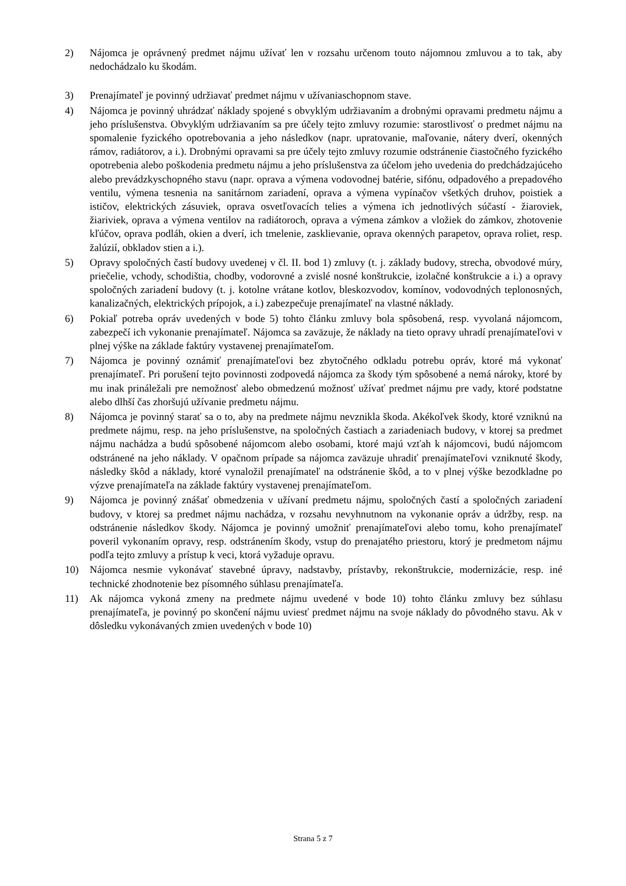2) Nájomca je oprávnený predmet nájmu užívať len v rozsahu určenom touto nájomnou zmluvou a to tak, aby nedochádzalo ku škodám.
3) Prenajímateľ je povinný udržiavať predmet nájmu v užívaniaschopnom stave.
4) Nájomca je povinný uhrádzať náklady spojené s obvyklým udržiavaním a drobnými opravami predmetu nájmu a jeho príslušenstva. Obvyklým udržiavaním sa pre účely tejto zmluvy rozumie: starostlivosť o predmet nájmu na spomalenie fyzického opotrebovania a jeho následkov (napr. upratovanie, maľovanie, nátery dverí, okenných rámov, radiátorov, a i.). Drobnými opravami sa pre účely tejto zmluvy rozumie odstránenie čiastočného fyzického opotrebenia alebo poškodenia predmetu nájmu a jeho príslušenstva za účelom jeho uvedenia do predchádzajúceho alebo prevádzkyschopného stavu (napr. oprava a výmena vodovodnej batérie, sifónu, odpadového a prepadového ventilu, výmena tesnenia na sanitárnom zariadení, oprava a výmena vypínačov všetkých druhov, poistiek a ističov, elektrických zásuviek, oprava osvetľovacích telies a výmena ich jednotlivých súčastí - žiaroviek, žiariviek, oprava a výmena ventilov na radiátoroch, oprava a výmena zámkov a vložiek do zámkov, zhotovenie kľúčov, oprava podláh, okien a dverí, ich tmelenie, zasklievanie, oprava okenných parapetov, oprava roliet, resp. žalúzií, obkladov stien a i.).
5) Opravy spoločných častí budovy uvedenej v čl. II. bod 1) zmluvy (t. j. základy budovy, strecha, obvodové múry, priečelie, vchody, schodištia, chodby, vodorovné a zvislé nosné konštrukcie, izolačné konštrukcie a i.) a opravy spoločných zariadení budovy (t. j. kotolne vrátane kotlov, bleskozvodov, komínov, vodovodných teplonosných, kanalizačných, elektrických prípojok, a i.) zabezpečuje prenajímateľ na vlastné náklady.
6) Pokiaľ potreba opráv uvedených v bode 5) tohto článku zmluvy bola spôsobená, resp. vyvolaná nájomcom, zabezpečí ich vykonanie prenajímateľ. Nájomca sa zaväzuje, že náklady na tieto opravy uhradí prenajímateľovi v plnej výške na základe faktúry vystavenej prenajímateľom.
7) Nájomca je povinný oznámiť prenajímateľovi bez zbytočného odkladu potrebu opráv, ktoré má vykonať prenajímateľ. Pri porušení tejto povinnosti zodpovedá nájomca za škody tým spôsobené a nemá nároky, ktoré by mu inak prináležali pre nemožnosť alebo obmedzenú možnosť užívať predmet nájmu pre vady, ktoré podstatne alebo dlhší čas zhoršujú užívanie predmetu nájmu.
8) Nájomca je povinný starať sa o to, aby na predmete nájmu nevznikla škoda. Akékoľvek škody, ktoré vzniknú na predmete nájmu, resp. na jeho príslušenstve, na spoločných častiach a zariadeniach budovy, v ktorej sa predmet nájmu nachádza a budú spôsobené nájomcom alebo osobami, ktoré majú vzťah k nájomcovi, budú nájomcom odstránené na jeho náklady. V opačnom prípade sa nájomca zaväzuje uhradiť prenajímateľovi vzniknuté škody, následky škôd a náklady, ktoré vynaložil prenajímateľ na odstránenie škôd, a to v plnej výške bezodkladne po výzve prenajímateľa na základe faktúry vystavenej prenajímateľom.
9) Nájomca je povinný znášať obmedzenia v užívaní predmetu nájmu, spoločných častí a spoločných zariadení budovy, v ktorej sa predmet nájmu nachádza, v rozsahu nevyhnutnom na vykonanie opráv a údržby, resp. na odstránenie následkov škody. Nájomca je povinný umožniť prenajímateľovi alebo tomu, koho prenajímateľ poveril vykonaním opravy, resp. odstránením škody, vstup do prenajatého priestoru, ktorý je predmetom nájmu podľa tejto zmluvy a prístup k veci, ktorá vyžaduje opravu.
10) Nájomca nesmie vykonávať stavebné úpravy, nadstavby, prístavby, rekonštrukcie, modernizácie, resp. iné technické zhodnotenie bez písomného súhlasu prenajímateľa.
11) Ak nájomca vykoná zmeny na predmete nájmu uvedené v bode 10) tohto článku zmluvy bez súhlasu prenajímateľa, je povinný po skončení nájmu uviesť predmet nájmu na svoje náklady do pôvodného stavu. Ak v dôsledku vykonávaných zmien uvedených v bode 10)
Strana 5 z 7